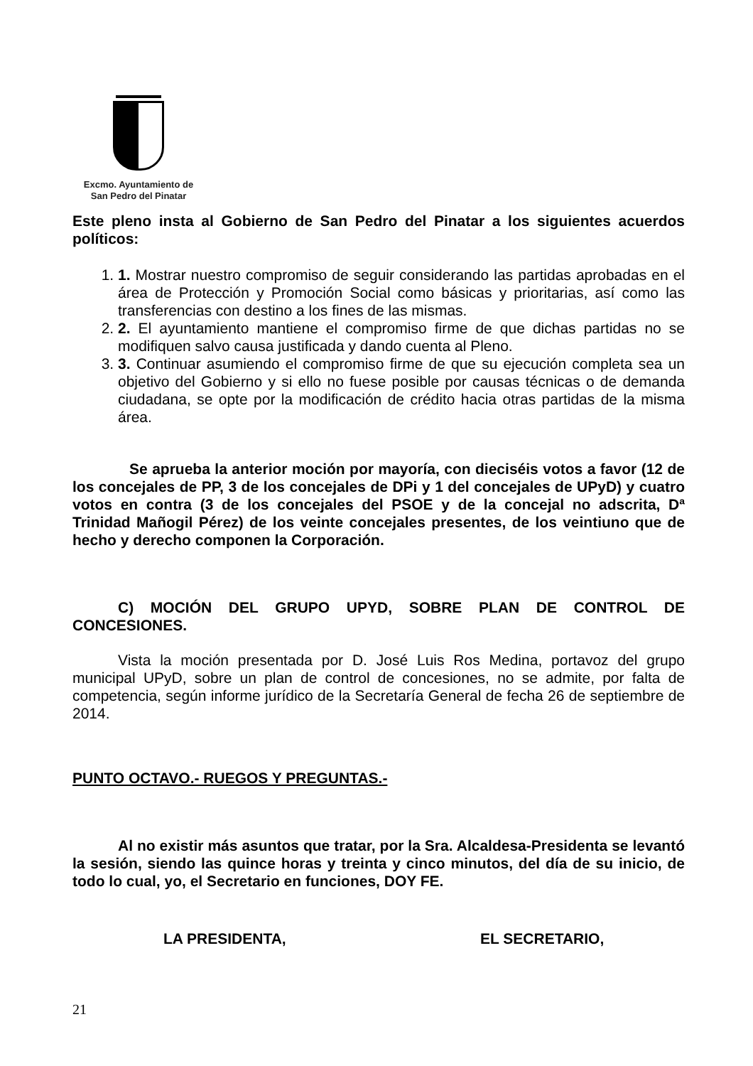Excmo. Ayuntamiento de
San Pedro del Pinatar
Este pleno insta al Gobierno de San Pedro del Pinatar a los siguientes acuerdos políticos:
1. 1. Mostrar nuestro compromiso de seguir considerando las partidas aprobadas en el área de Protección y Promoción Social como básicas y prioritarias, así como las transferencias con destino a los fines de las mismas.
2. 2. El ayuntamiento mantiene el compromiso firme de que dichas partidas no se modifiquen salvo causa justificada y dando cuenta al Pleno.
3. 3. Continuar asumiendo el compromiso firme de que su ejecución completa sea un objetivo del Gobierno y si ello no fuese posible por causas técnicas o de demanda ciudadana, se opte por la modificación de crédito hacia otras partidas de la misma área.
Se aprueba la anterior moción por mayoría, con dieciséis votos a favor (12 de los concejales de PP, 3 de los concejales de DPi y 1 del concejales de UPyD) y cuatro votos en contra (3 de los concejales del PSOE y de la concejal no adscrita, Dª Trinidad Mañogil Pérez) de los veinte concejales presentes, de los veintiuno que de hecho y derecho componen la Corporación.
C) MOCIÓN DEL GRUPO UPYD, SOBRE PLAN DE CONTROL DE CONCESIONES.
Vista la moción presentada por D. José Luis Ros Medina, portavoz del grupo municipal UPyD, sobre un plan de control de concesiones, no se admite, por falta de competencia, según informe jurídico de la Secretaría General de fecha 26 de septiembre de 2014.
PUNTO OCTAVO.- RUEGOS Y PREGUNTAS.-
Al no existir más asuntos que tratar, por la Sra. Alcaldesa-Presidenta se levantó la sesión, siendo las quince horas y treinta y cinco minutos, del día de su inicio, de todo lo cual, yo, el Secretario en funciones, DOY FE.
LA PRESIDENTA, EL SECRETARIO,
21